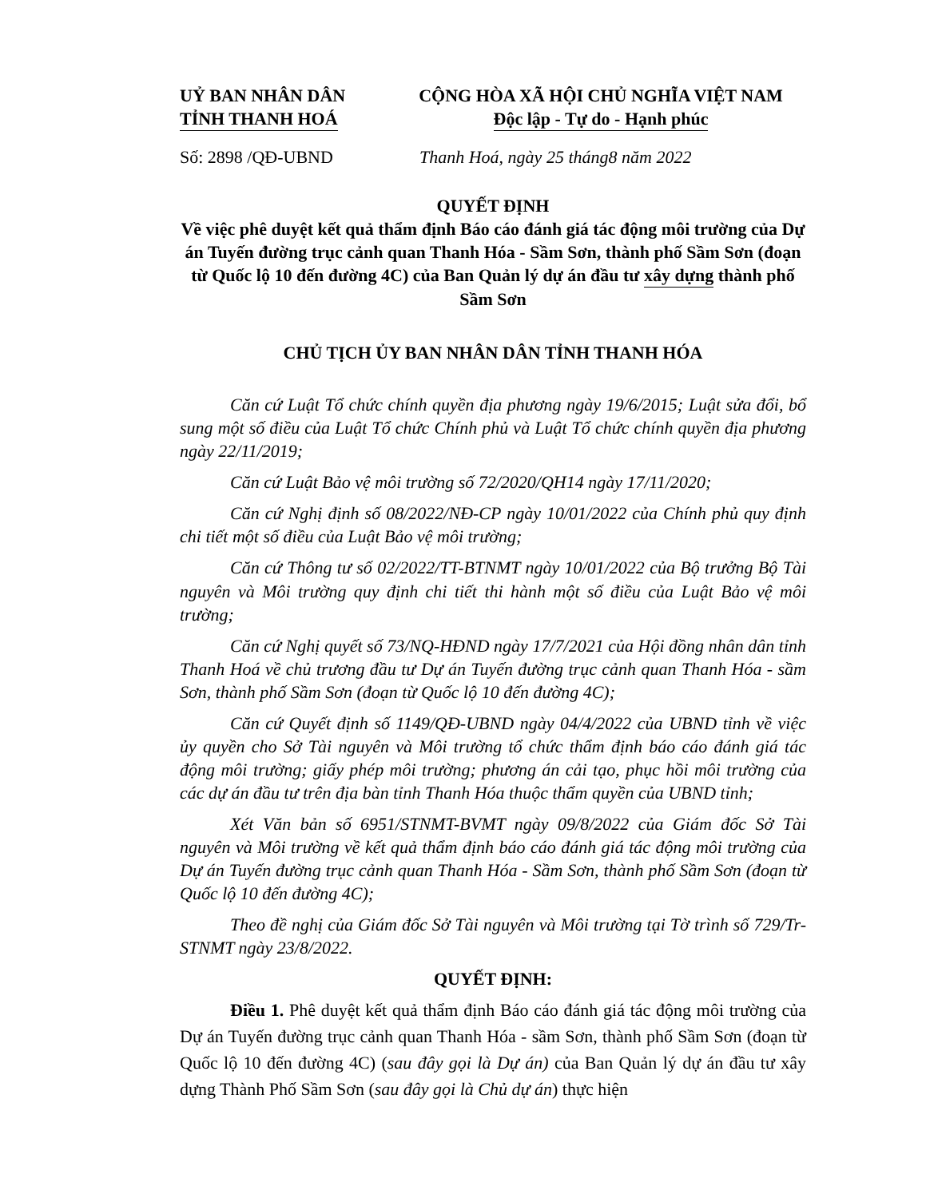UỶ BAN NHÂN DÂN
TỈNH THANH HOÁ
CỘNG HÒA XÃ HỘI CHỦ NGHĨA VIỆT NAM
Độc lập - Tự do - Hạnh phúc
Số: 2898 /QĐ-UBND Thanh Hoá, ngày 25 tháng8 năm 2022
QUYẾT ĐỊNH
Về việc phê duyệt kết quả thẩm định Báo cáo đánh giá tác động môi trường của Dự án Tuyến đường trục cảnh quan Thanh Hóa - Sầm Sơn, thành phố Sầm Sơn (đoạn từ Quốc lộ 10 đến đường 4C) của Ban Quản lý dự án đầu tư xây dựng thành phố Sầm Sơn
CHỦ TỊCH ỦY BAN NHÂN DÂN TỈNH THANH HÓA
Căn cứ Luật Tổ chức chính quyền địa phương ngày 19/6/2015; Luật sửa đổi, bổ sung một số điều của Luật Tổ chức Chính phủ và Luật Tổ chức chính quyền địa phương ngày 22/11/2019;
Căn cứ Luật Bảo vệ môi trường số 72/2020/QH14 ngày 17/11/2020;
Căn cứ Nghị định số 08/2022/NĐ-CP ngày 10/01/2022 của Chính phủ quy định chi tiết một số điều của Luật Bảo vệ môi trường;
Căn cứ Thông tư số 02/2022/TT-BTNMT ngày 10/01/2022 của Bộ trưởng Bộ Tài nguyên và Môi trường quy định chi tiết thi hành một số điều của Luật Bảo vệ môi trường;
Căn cứ Nghị quyết số 73/NQ-HĐND ngày 17/7/2021 của Hội đồng nhân dân tỉnh Thanh Hoá về chủ trương đầu tư Dự án Tuyến đường trục cảnh quan Thanh Hóa - sầm Sơn, thành phố Sầm Sơn (đoạn từ Quốc lộ 10 đến đường 4C);
Căn cứ Quyết định số 1149/QĐ-UBND ngày 04/4/2022 của UBND tỉnh về việc ủy quyền cho Sở Tài nguyên và Môi trường tổ chức thẩm định báo cáo đánh giá tác động môi trường; giấy phép môi trường; phương án cải tạo, phục hồi môi trường của các dự án đầu tư trên địa bàn tỉnh Thanh Hóa thuộc thẩm quyền của UBND tỉnh;
Xét Văn bản số 6951/STNMT-BVMT ngày 09/8/2022 của Giám đốc Sở Tài nguyên và Môi trường về kết quả thẩm định báo cáo đánh giá tác động môi trường của Dự án Tuyến đường trục cảnh quan Thanh Hóa - Sầm Sơn, thành phố Sầm Sơn (đoạn từ Quốc lộ 10 đến đường 4C);
Theo đề nghị của Giám đốc Sở Tài nguyên và Môi trường tại Tờ trình số 729/Tr-STNMT ngày 23/8/2022.
QUYẾT ĐỊNH:
Điều 1. Phê duyệt kết quả thẩm định Báo cáo đánh giá tác động môi trường của Dự án Tuyến đường trục cảnh quan Thanh Hóa - sầm Sơn, thành phố Sầm Sơn (đoạn từ Quốc lộ 10 đến đường 4C) (sau đây gọi là Dự án) của Ban Quản lý dự án đầu tư xây dựng Thành Phố Sầm Sơn (sau đây gọi là Chủ dự án) thực hiện